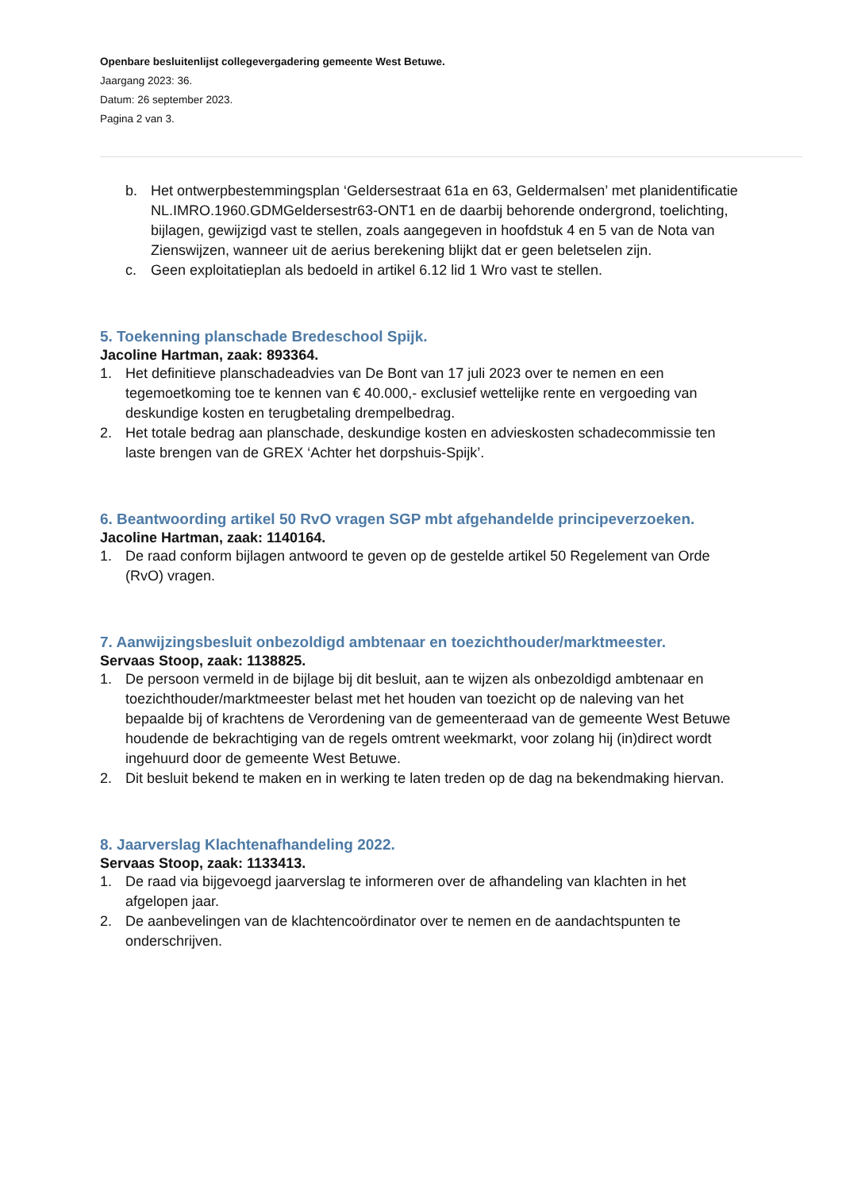Openbare besluitenlijst collegevergadering gemeente West Betuwe.
Jaargang 2023: 36.
Datum: 26 september 2023.
Pagina 2 van 3.
b. Het ontwerpbestemmingsplan ‘Geldersestraat 61a en 63, Geldermalsen’ met planidentificatie NL.IMRO.1960.GDMGeldersestr63-ONT1 en de daarbij behorende ondergrond, toelichting, bijlagen, gewijzigd vast te stellen, zoals aangegeven in hoofdstuk 4 en 5 van de Nota van Zienswijzen, wanneer uit de aerius berekening blijkt dat er geen beletselen zijn.
c. Geen exploitatieplan als bedoeld in artikel 6.12 lid 1 Wro vast te stellen.
5. Toekenning planschade Bredeschool Spijk.
Jacoline Hartman, zaak: 893364.
1. Het definitieve planschadeadvies van De Bont van 17 juli 2023 over te nemen en een tegemoetkoming toe te kennen van € 40.000,- exclusief wettelijke rente en vergoeding van deskundige kosten en terugbetaling drempelbedrag.
2. Het totale bedrag aan planschade, deskundige kosten en advieskosten schadecommissie ten laste brengen van de GREX ‘Achter het dorpshuis-Spijk’.
6. Beantwoording artikel 50 RvO vragen SGP mbt afgehandelde principeverzoeken.
Jacoline Hartman, zaak: 1140164.
1. De raad conform bijlagen antwoord te geven op de gestelde artikel 50 Regelement van Orde (RvO) vragen.
7. Aanwijzingsbesluit onbezoldigd ambtenaar en toezichthouder/marktmeester.
Servaas Stoop, zaak: 1138825.
1. De persoon vermeld in de bijlage bij dit besluit, aan te wijzen als onbezoldigd ambtenaar en toezichthouder/marktmeester belast met het houden van toezicht op de naleving van het bepaalde bij of krachtens de Verordening van de gemeenteraad van de gemeente West Betuwe houdende de bekrachtiging van de regels omtrent weekmarkt, voor zolang hij (in)direct wordt ingehuurd door de gemeente West Betuwe.
2. Dit besluit bekend te maken en in werking te laten treden op de dag na bekendmaking hiervan.
8. Jaarverslag Klachtenafhandeling 2022.
Servaas Stoop, zaak: 1133413.
1. De raad via bijgevoegd jaarverslag te informeren over de afhandeling van klachten in het afgelopen jaar.
2. De aanbevelingen van de klachtencoördinator over te nemen en de aandachtspunten te onderschrijven.